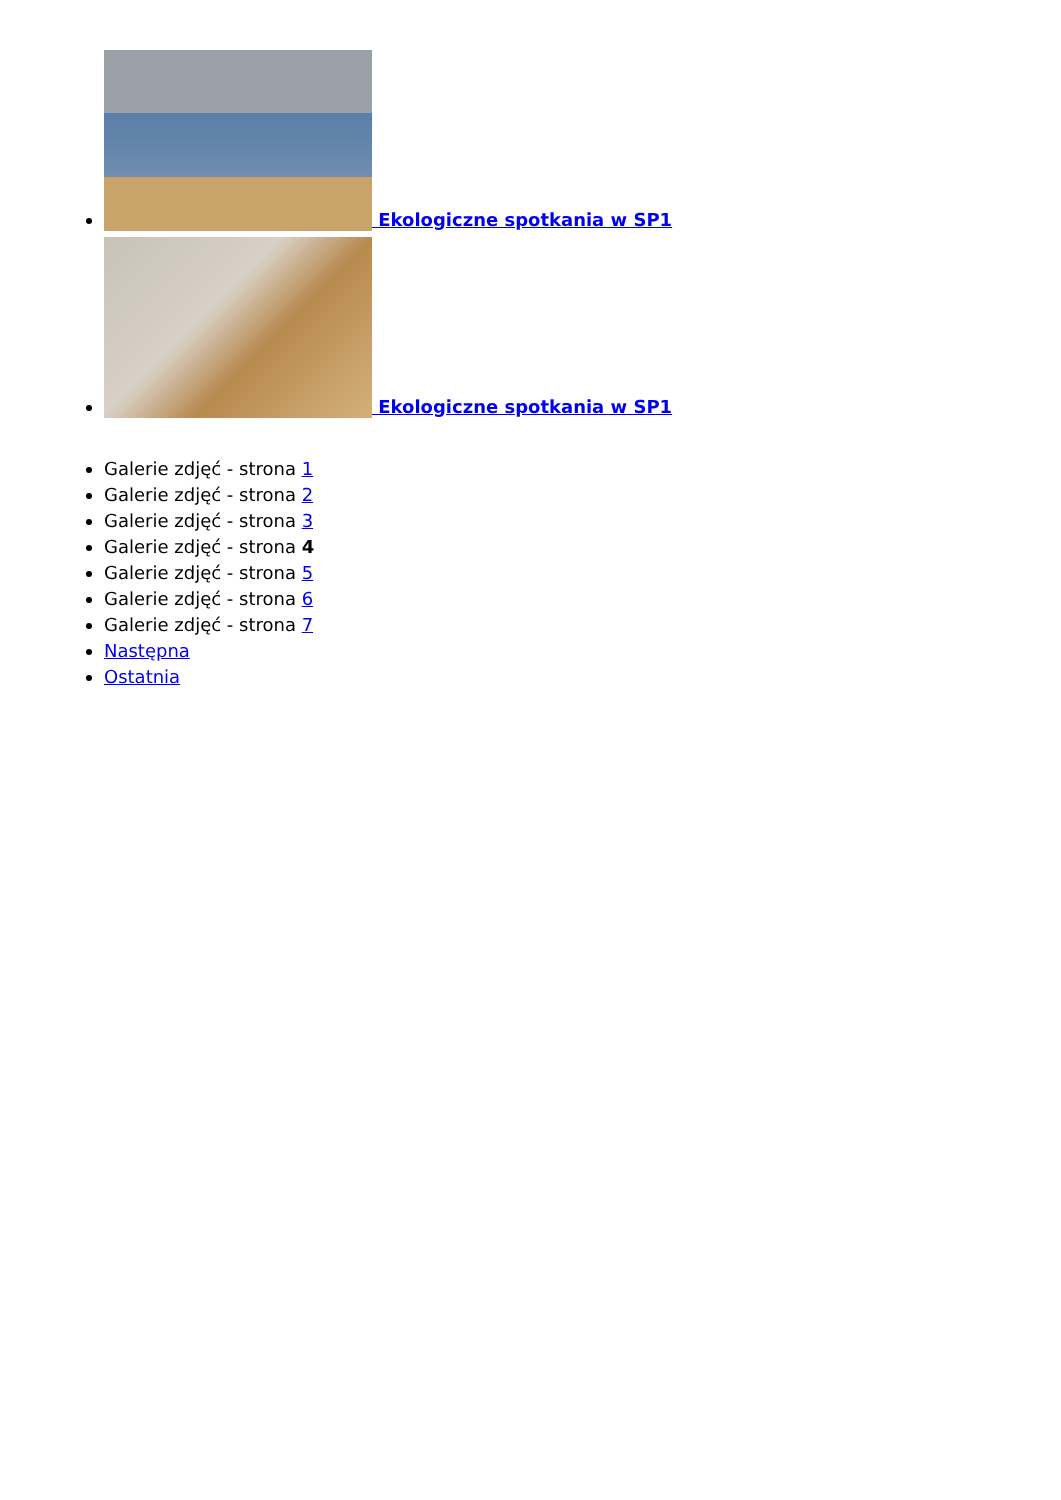Ekologiczne spotkania w SP1
Ekologiczne spotkania w SP1
Galerie zdjęć - strona 1
Galerie zdjęć - strona 2
Galerie zdjęć - strona 3
Galerie zdjęć - strona 4
Galerie zdjęć - strona 5
Galerie zdjęć - strona 6
Galerie zdjęć - strona 7
Następna
Ostatnia